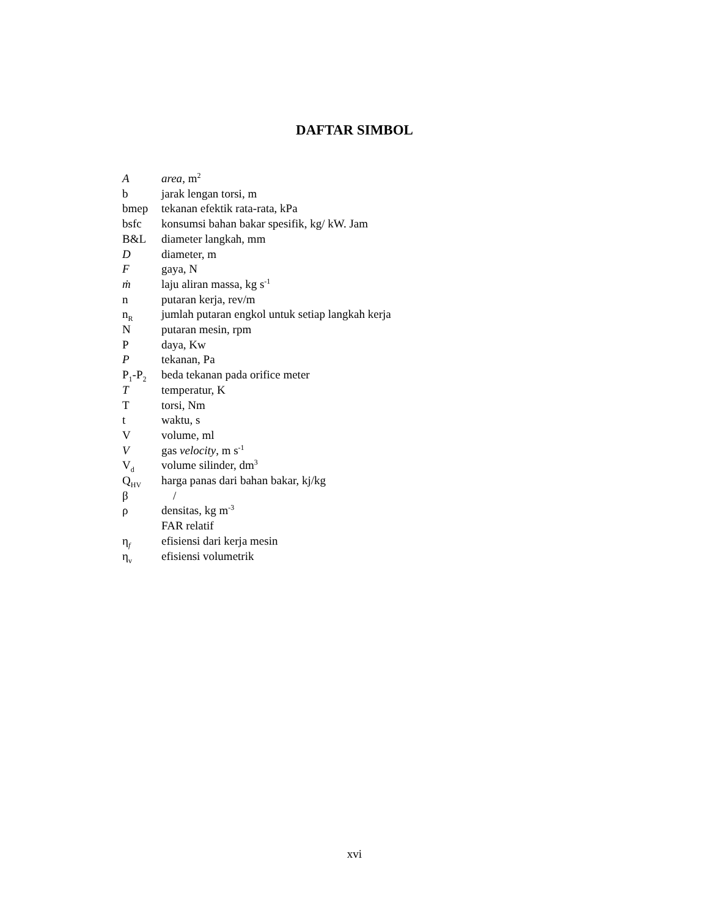DAFTAR SIMBOL
| A | area , m<sup>2</sup> |
| b | jarak lengan torsi, m |
| bmep | tekanan efektik rata-rata, kPa |
| bsfc | konsumsi bahan bakar spesifik, kg/ kW. Jam |
| B&L | diameter langkah, mm |
| D | diameter, m |
| F | gaya, N |
| ṁ | laju aliran massa, kg s<sup>-1</sup> |
| n | putaran kerja, rev/m |
| n<sub>R</sub> | jumlah putaran engkol untuk setiap langkah kerja |
| N | putaran mesin, rpm |
| P | daya, Kw |
| P | tekanan, Pa |
| P<sub>1</sub>-P<sub>2</sub> | beda tekanan pada orifice meter |
| T | temperatur, K |
| T | torsi, Nm |
| t | waktu, s |
| V | volume, ml |
| V | gas velocity , m s<sup>-1</sup> |
| V<sub>d</sub> | volume silinder, dm<sup>3</sup> |
| Q<sub>HV</sub> | harga panas dari bahan bakar, kj/kg |
| β | / |
| ρ | densitas, kg m<sup>-3</sup> |
| | FAR relatif |
| η<sub>f</sub> | efisiensi dari kerja mesin |
| η<sub>v</sub> | efisiensi volumetrik |
xvi